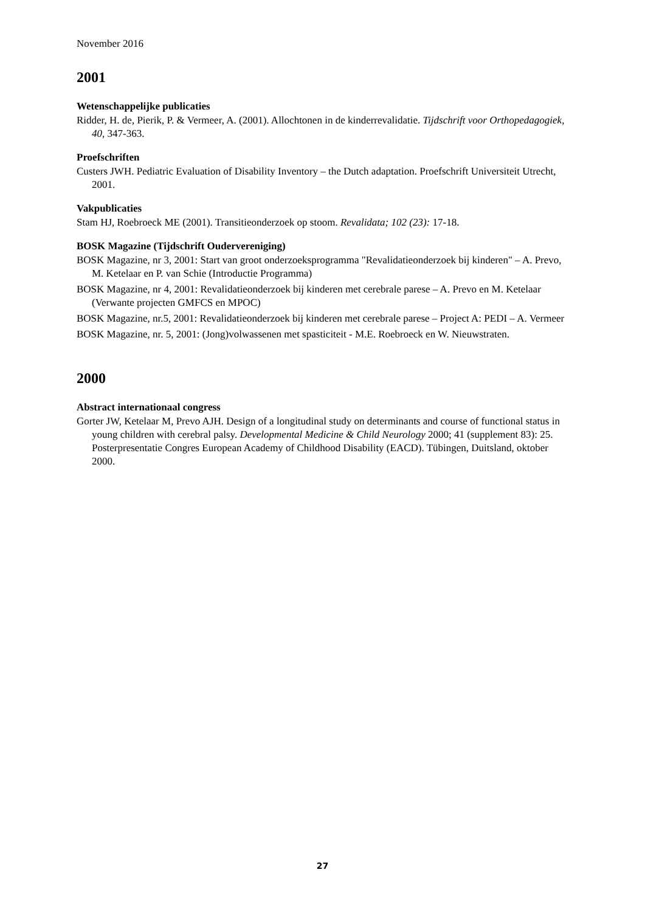November 2016
2001
Wetenschappelijke publicaties
Ridder, H. de, Pierik, P. & Vermeer, A. (2001). Allochtonen in de kinderrevalidatie. Tijdschrift voor Orthopedagogiek, 40, 347-363.
Proefschriften
Custers JWH. Pediatric Evaluation of Disability Inventory – the Dutch adaptation. Proefschrift Universiteit Utrecht, 2001.
Vakpublicaties
Stam HJ, Roebroeck ME (2001). Transitieonderzoek op stoom. Revalidata; 102 (23): 17-18.
BOSK Magazine (Tijdschrift Oudervereniging)
BOSK Magazine, nr 3, 2001: Start van groot onderzoeksprogramma "Revalidatieonderzoek bij kinderen" – A. Prevo, M. Ketelaar en P. van Schie (Introductie Programma)
BOSK Magazine, nr 4, 2001: Revalidatieonderzoek bij kinderen met cerebrale parese – A. Prevo en M. Ketelaar (Verwante projecten GMFCS en MPOC)
BOSK Magazine, nr.5, 2001: Revalidatieonderzoek bij kinderen met cerebrale parese – Project A: PEDI – A. Vermeer
BOSK Magazine, nr. 5, 2001: (Jong)volwassenen met spasticiteit - M.E. Roebroeck en W. Nieuwstraten.
2000
Abstract internationaal congress
Gorter JW, Ketelaar M, Prevo AJH. Design of a longitudinal study on determinants and course of functional status in young children with cerebral palsy. Developmental Medicine & Child Neurology 2000; 41 (supplement 83): 25. Posterpresentatie Congres European Academy of Childhood Disability (EACD). Tübingen, Duitsland, oktober 2000.
27